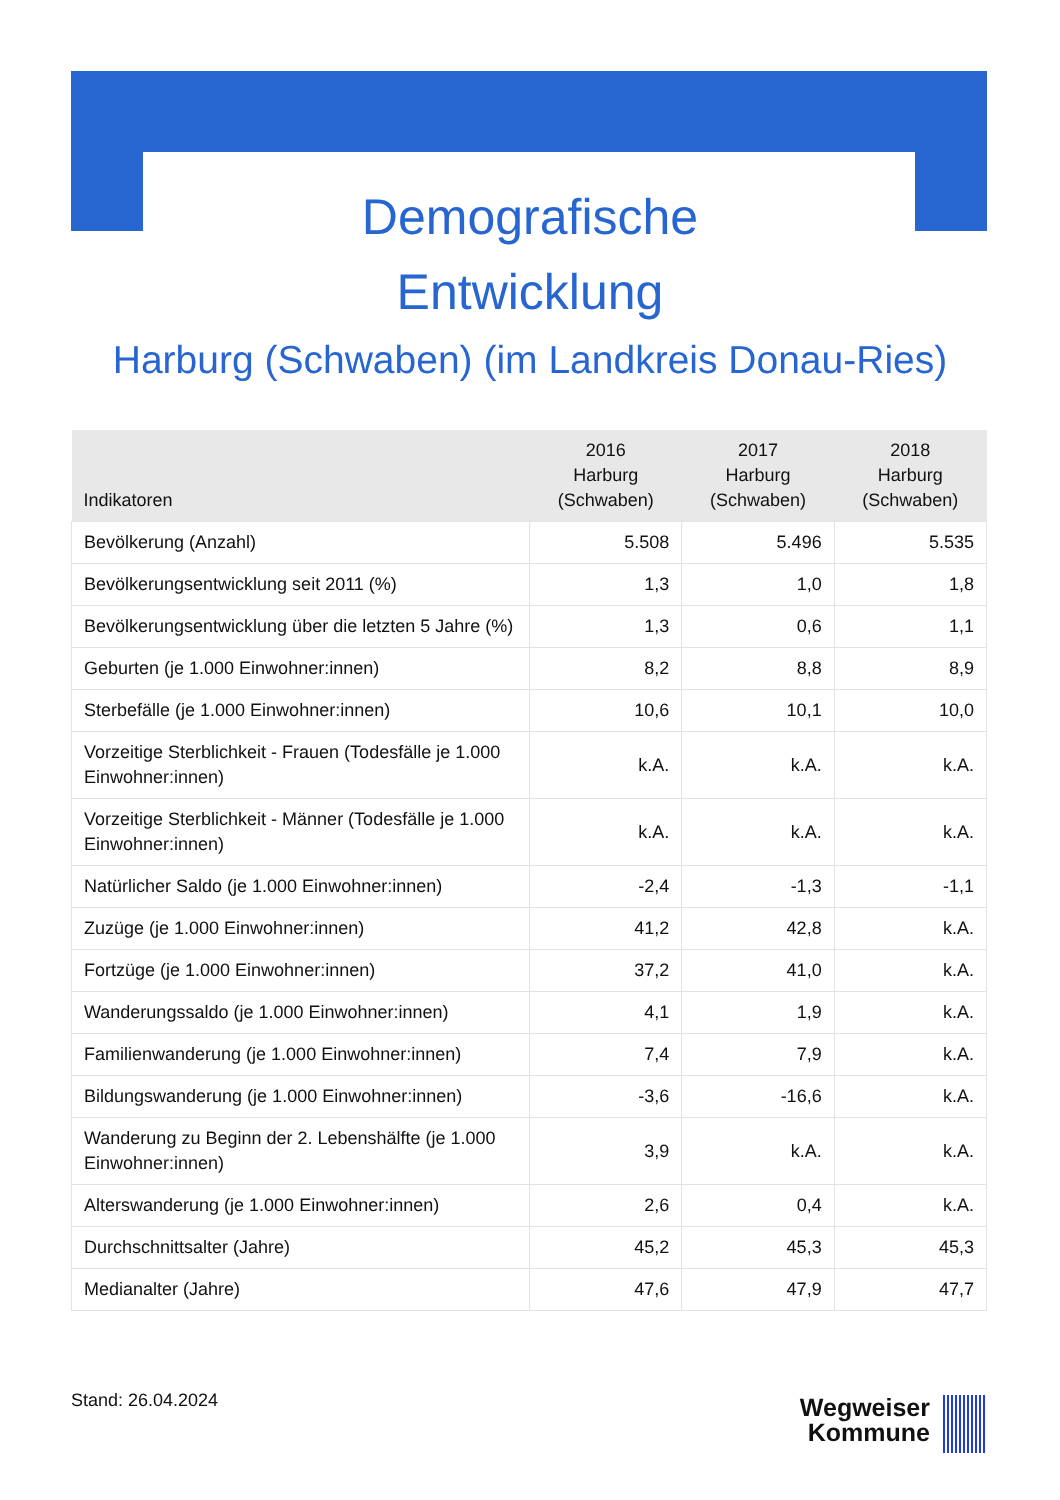Demografische
Entwicklung
Harburg (Schwaben) (im Landkreis Donau-Ries)
| Indikatoren | 2016 Harburg (Schwaben) | 2017 Harburg (Schwaben) | 2018 Harburg (Schwaben) |
| --- | --- | --- | --- |
| Bevölkerung (Anzahl) | 5.508 | 5.496 | 5.535 |
| Bevölkerungsentwicklung seit 2011 (%) | 1,3 | 1,0 | 1,8 |
| Bevölkerungsentwicklung über die letzten 5 Jahre (%) | 1,3 | 0,6 | 1,1 |
| Geburten (je 1.000 Einwohner:innen) | 8,2 | 8,8 | 8,9 |
| Sterbefälle (je 1.000 Einwohner:innen) | 10,6 | 10,1 | 10,0 |
| Vorzeitige Sterblichkeit - Frauen (Todesfälle je 1.000 Einwohner:innen) | k.A. | k.A. | k.A. |
| Vorzeitige Sterblichkeit - Männer (Todesfälle je 1.000 Einwohner:innen) | k.A. | k.A. | k.A. |
| Natürlicher Saldo (je 1.000 Einwohner:innen) | -2,4 | -1,3 | -1,1 |
| Zuzüge (je 1.000 Einwohner:innen) | 41,2 | 42,8 | k.A. |
| Fortzüge (je 1.000 Einwohner:innen) | 37,2 | 41,0 | k.A. |
| Wanderungssaldo (je 1.000 Einwohner:innen) | 4,1 | 1,9 | k.A. |
| Familienwanderung (je 1.000 Einwohner:innen) | 7,4 | 7,9 | k.A. |
| Bildungswanderung (je 1.000 Einwohner:innen) | -3,6 | -16,6 | k.A. |
| Wanderung zu Beginn der 2. Lebenshälfte (je 1.000 Einwohner:innen) | 3,9 | k.A. | k.A. |
| Alterswanderung (je 1.000 Einwohner:innen) | 2,6 | 0,4 | k.A. |
| Durchschnittsalter (Jahre) | 45,2 | 45,3 | 45,3 |
| Medianalter (Jahre) | 47,6 | 47,9 | 47,7 |
Stand: 26.04.2024
Wegweiser
Kommune